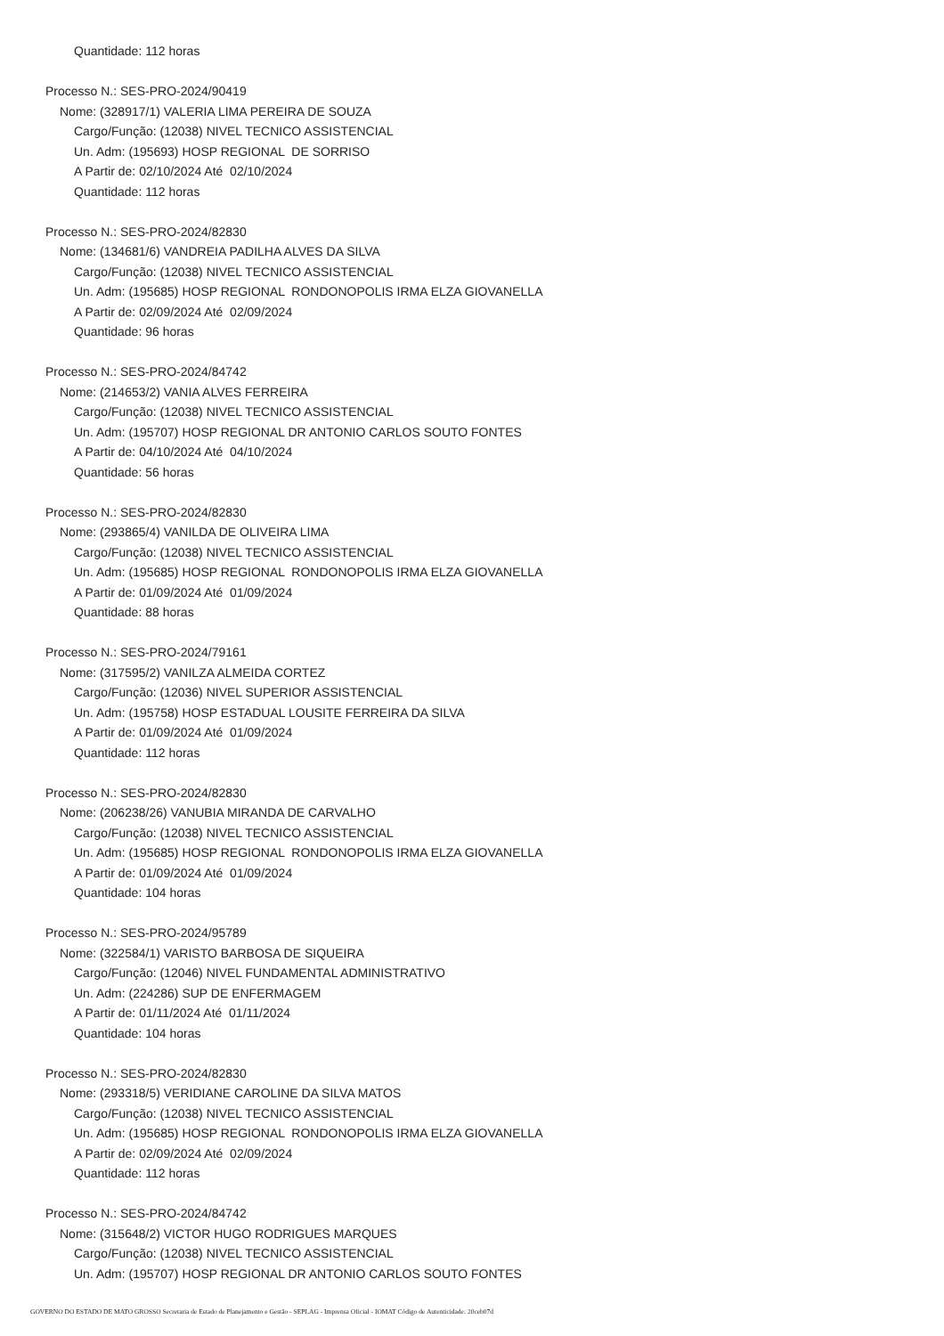Quantidade: 112 horas
Processo N.: SES-PRO-2024/90419
Nome: (328917/1) VALERIA LIMA PEREIRA DE SOUZA
Cargo/Função: (12038) NIVEL TECNICO ASSISTENCIAL
Un. Adm: (195693) HOSP REGIONAL DE SORRISO
A Partir de: 02/10/2024 Até 02/10/2024
Quantidade: 112 horas
Processo N.: SES-PRO-2024/82830
Nome: (134681/6) VANDREIA PADILHA ALVES DA SILVA
Cargo/Função: (12038) NIVEL TECNICO ASSISTENCIAL
Un. Adm: (195685) HOSP REGIONAL RONDONOPOLIS IRMA ELZA GIOVANELLA
A Partir de: 02/09/2024 Até 02/09/2024
Quantidade: 96 horas
Processo N.: SES-PRO-2024/84742
Nome: (214653/2) VANIA ALVES FERREIRA
Cargo/Função: (12038) NIVEL TECNICO ASSISTENCIAL
Un. Adm: (195707) HOSP REGIONAL DR ANTONIO CARLOS SOUTO FONTES
A Partir de: 04/10/2024 Até 04/10/2024
Quantidade: 56 horas
Processo N.: SES-PRO-2024/82830
Nome: (293865/4) VANILDA DE OLIVEIRA LIMA
Cargo/Função: (12038) NIVEL TECNICO ASSISTENCIAL
Un. Adm: (195685) HOSP REGIONAL RONDONOPOLIS IRMA ELZA GIOVANELLA
A Partir de: 01/09/2024 Até 01/09/2024
Quantidade: 88 horas
Processo N.: SES-PRO-2024/79161
Nome: (317595/2) VANILZA ALMEIDA CORTEZ
Cargo/Função: (12036) NIVEL SUPERIOR ASSISTENCIAL
Un. Adm: (195758) HOSP ESTADUAL LOUSITE FERREIRA DA SILVA
A Partir de: 01/09/2024 Até 01/09/2024
Quantidade: 112 horas
Processo N.: SES-PRO-2024/82830
Nome: (206238/26) VANUBIA MIRANDA DE CARVALHO
Cargo/Função: (12038) NIVEL TECNICO ASSISTENCIAL
Un. Adm: (195685) HOSP REGIONAL RONDONOPOLIS IRMA ELZA GIOVANELLA
A Partir de: 01/09/2024 Até 01/09/2024
Quantidade: 104 horas
Processo N.: SES-PRO-2024/95789
Nome: (322584/1) VARISTO BARBOSA DE SIQUEIRA
Cargo/Função: (12046) NIVEL FUNDAMENTAL ADMINISTRATIVO
Un. Adm: (224286) SUP DE ENFERMAGEM
A Partir de: 01/11/2024 Até 01/11/2024
Quantidade: 104 horas
Processo N.: SES-PRO-2024/82830
Nome: (293318/5) VERIDIANE CAROLINE DA SILVA MATOS
Cargo/Função: (12038) NIVEL TECNICO ASSISTENCIAL
Un. Adm: (195685) HOSP REGIONAL RONDONOPOLIS IRMA ELZA GIOVANELLA
A Partir de: 02/09/2024 Até 02/09/2024
Quantidade: 112 horas
Processo N.: SES-PRO-2024/84742
Nome: (315648/2) VICTOR HUGO RODRIGUES MARQUES
Cargo/Função: (12038) NIVEL TECNICO ASSISTENCIAL
Un. Adm: (195707) HOSP REGIONAL DR ANTONIO CARLOS SOUTO FONTES
GOVERNO DO ESTADO DE MATO GROSSO Secretaria de Estado de Planejamento e Gestão - SEPLAG - Imprensa Oficial - IOMAT Código de Autenticidade: 20ceb07d